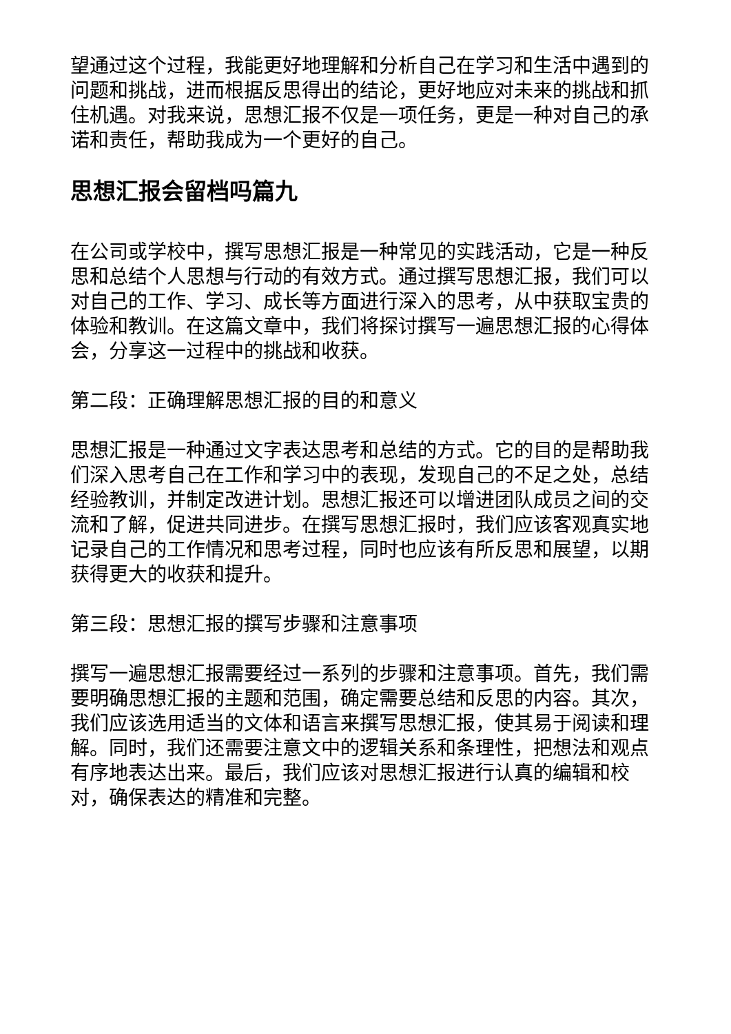望通过这个过程，我能更好地理解和分析自己在学习和生活中遇到的问题和挑战，进而根据反思得出的结论，更好地应对未来的挑战和抓住机遇。对我来说，思想汇报不仅是一项任务，更是一种对自己的承诺和责任，帮助我成为一个更好的自己。
思想汇报会留档吗篇九
在公司或学校中，撰写思想汇报是一种常见的实践活动，它是一种反思和总结个人思想与行动的有效方式。通过撰写思想汇报，我们可以对自己的工作、学习、成长等方面进行深入的思考，从中获取宝贵的体验和教训。在这篇文章中，我们将探讨撰写一遍思想汇报的心得体会，分享这一过程中的挑战和收获。
第二段：正确理解思想汇报的目的和意义
思想汇报是一种通过文字表达思考和总结的方式。它的目的是帮助我们深入思考自己在工作和学习中的表现，发现自己的不足之处，总结经验教训，并制定改进计划。思想汇报还可以增进团队成员之间的交流和了解，促进共同进步。在撰写思想汇报时，我们应该客观真实地记录自己的工作情况和思考过程，同时也应该有所反思和展望，以期获得更大的收获和提升。
第三段：思想汇报的撰写步骤和注意事项
撰写一遍思想汇报需要经过一系列的步骤和注意事项。首先，我们需要明确思想汇报的主题和范围，确定需要总结和反思的内容。其次，我们应该选用适当的文体和语言来撰写思想汇报，使其易于阅读和理解。同时，我们还需要注意文中的逻辑关系和条理性，把想法和观点有序地表达出来。最后，我们应该对思想汇报进行认真的编辑和校对，确保表达的精准和完整。